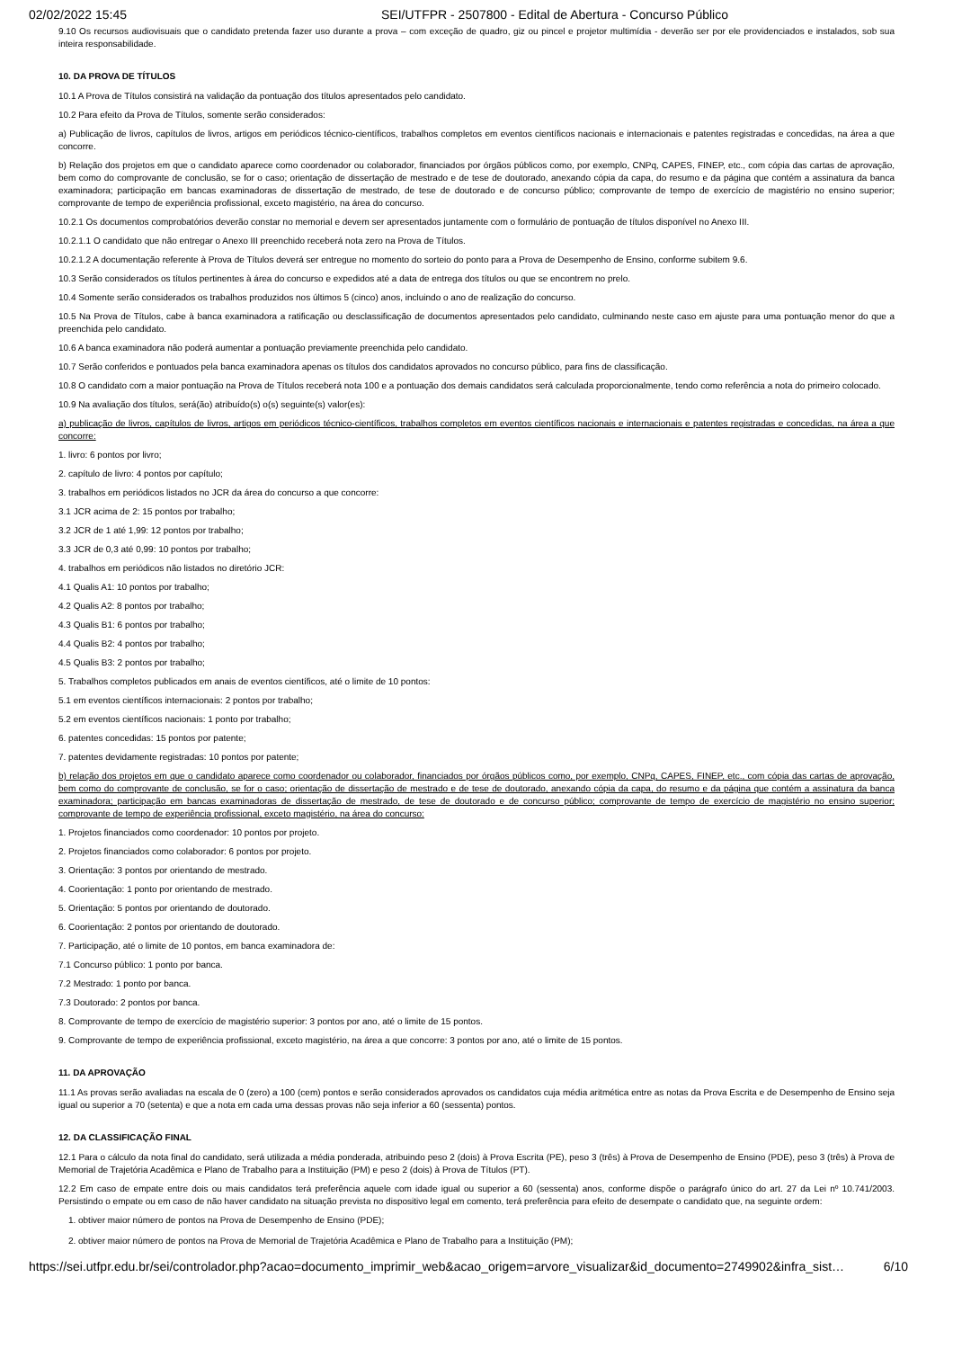02/02/2022 15:45 SEI/UTFPR - 2507800 - Edital de Abertura - Concurso Público
9.10 Os recursos audiovisuais que o candidato pretenda fazer uso durante a prova – com exceção de quadro, giz ou pincel e projetor multimídia - deverão ser por ele providenciados e instalados, sob sua inteira responsabilidade.
10. DA PROVA DE TÍTULOS
10.1 A Prova de Títulos consistirá na validação da pontuação dos títulos apresentados pelo candidato.
10.2 Para efeito da Prova de Títulos, somente serão considerados:
a) Publicação de livros, capítulos de livros, artigos em periódicos técnico-científicos, trabalhos completos em eventos científicos nacionais e internacionais e patentes registradas e concedidas, na área a que concorre.
b) Relação dos projetos em que o candidato aparece como coordenador ou colaborador, financiados por órgãos públicos como, por exemplo, CNPq, CAPES, FINEP, etc., com cópia das cartas de aprovação, bem como do comprovante de conclusão, se for o caso; orientação de dissertação de mestrado e de tese de doutorado, anexando cópia da capa, do resumo e da página que contém a assinatura da banca examinadora; participação em bancas examinadoras de dissertação de mestrado, de tese de doutorado e de concurso público; comprovante de tempo de exercício de magistério no ensino superior; comprovante de tempo de experiência profissional, exceto magistério, na área do concurso.
10.2.1 Os documentos comprobatórios deverão constar no memorial e devem ser apresentados juntamente com o formulário de pontuação de títulos disponível no Anexo III.
10.2.1.1 O candidato que não entregar o Anexo III preenchido receberá nota zero na Prova de Títulos.
10.2.1.2 A documentação referente à Prova de Títulos deverá ser entregue no momento do sorteio do ponto para a Prova de Desempenho de Ensino, conforme subitem 9.6.
10.3 Serão considerados os títulos pertinentes à área do concurso e expedidos até a data de entrega dos títulos ou que se encontrem no prelo.
10.4 Somente serão considerados os trabalhos produzidos nos últimos 5 (cinco) anos, incluindo o ano de realização do concurso.
10.5 Na Prova de Títulos, cabe à banca examinadora a ratificação ou desclassificação de documentos apresentados pelo candidato, culminando neste caso em ajuste para uma pontuação menor do que a preenchida pelo candidato.
10.6 A banca examinadora não poderá aumentar a pontuação previamente preenchida pelo candidato.
10.7 Serão conferidos e pontuados pela banca examinadora apenas os títulos dos candidatos aprovados no concurso público, para fins de classificação.
10.8 O candidato com a maior pontuação na Prova de Títulos receberá nota 100 e a pontuação dos demais candidatos será calculada proporcionalmente, tendo como referência a nota do primeiro colocado.
10.9 Na avaliação dos títulos, será(ão) atribuído(s) o(s) seguinte(s) valor(es):
a) publicação de livros, capítulos de livros, artigos em periódicos técnico-científicos, trabalhos completos em eventos científicos nacionais e internacionais e patentes registradas e concedidas, na área a que concorre:
1. livro: 6 pontos por livro;
2. capítulo de livro: 4 pontos por capítulo;
3. trabalhos em periódicos listados no JCR da área do concurso a que concorre:
3.1 JCR acima de 2: 15 pontos por trabalho;
3.2 JCR de 1 até 1,99: 12 pontos por trabalho;
3.3 JCR de 0,3 até 0,99: 10 pontos por trabalho;
4. trabalhos em periódicos não listados no diretório JCR:
4.1 Qualis A1: 10 pontos por trabalho;
4.2 Qualis A2: 8 pontos por trabalho;
4.3 Qualis B1: 6 pontos por trabalho;
4.4 Qualis B2: 4 pontos por trabalho;
4.5 Qualis B3: 2 pontos por trabalho;
5. Trabalhos completos publicados em anais de eventos científicos, até o limite de 10 pontos:
5.1 em eventos científicos internacionais: 2 pontos por trabalho;
5.2 em eventos científicos nacionais: 1 ponto por trabalho;
6. patentes concedidas: 15 pontos por patente;
7. patentes devidamente registradas: 10 pontos por patente;
b) relação dos projetos em que o candidato aparece como coordenador ou colaborador, financiados por órgãos públicos como, por exemplo, CNPq, CAPES, FINEP, etc., com cópia das cartas de aprovação, bem como do comprovante de conclusão, se for o caso; orientação de dissertação de mestrado e de tese de doutorado, anexando cópia da capa, do resumo e da página que contém a assinatura da banca examinadora; participação em bancas examinadoras de dissertação de mestrado, de tese de doutorado e de concurso público; comprovante de tempo de exercício de magistério no ensino superior; comprovante de tempo de experiência profissional, exceto magistério, na área do concurso:
1. Projetos financiados como coordenador: 10 pontos por projeto.
2. Projetos financiados como colaborador: 6 pontos por projeto.
3. Orientação: 3 pontos por orientando de mestrado.
4. Coorientação: 1 ponto por orientando de mestrado.
5. Orientação: 5 pontos por orientando de doutorado.
6. Coorientação: 2 pontos por orientando de doutorado.
7. Participação, até o limite de 10 pontos, em banca examinadora de:
7.1 Concurso público: 1 ponto por banca.
7.2 Mestrado: 1 ponto por banca.
7.3 Doutorado: 2 pontos por banca.
8. Comprovante de tempo de exercício de magistério superior: 3 pontos por ano, até o limite de 15 pontos.
9. Comprovante de tempo de experiência profissional, exceto magistério, na área a que concorre: 3 pontos por ano, até o limite de 15 pontos.
11. DA APROVAÇÃO
11.1 As provas serão avaliadas na escala de 0 (zero) a 100 (cem) pontos e serão considerados aprovados os candidatos cuja média aritmética entre as notas da Prova Escrita e de Desempenho de Ensino seja igual ou superior a 70 (setenta) e que a nota em cada uma dessas provas não seja inferior a 60 (sessenta) pontos.
12. DA CLASSIFICAÇÃO FINAL
12.1 Para o cálculo da nota final do candidato, será utilizada a média ponderada, atribuindo peso 2 (dois) à Prova Escrita (PE), peso 3 (três) à Prova de Desempenho de Ensino (PDE), peso 3 (três) à Prova de Memorial de Trajetória Acadêmica e Plano de Trabalho para a Instituição (PM) e peso 2 (dois) à Prova de Títulos (PT).
12.2 Em caso de empate entre dois ou mais candidatos terá preferência aquele com idade igual ou superior a 60 (sessenta) anos, conforme dispõe o parágrafo único do art. 27 da Lei nº 10.741/2003. Persistindo o empate ou em caso de não haver candidato na situação prevista no dispositivo legal em comento, terá preferência para efeito de desempate o candidato que, na seguinte ordem:
1. obtiver maior número de pontos na Prova de Desempenho de Ensino (PDE);
2. obtiver maior número de pontos na Prova de Memorial de Trajetória Acadêmica e Plano de Trabalho para a Instituição (PM);
https://sei.utfpr.edu.br/sei/controlador.php?acao=documento_imprimir_web&acao_origem=arvore_visualizar&id_documento=2749902&infra_sist… 6/10